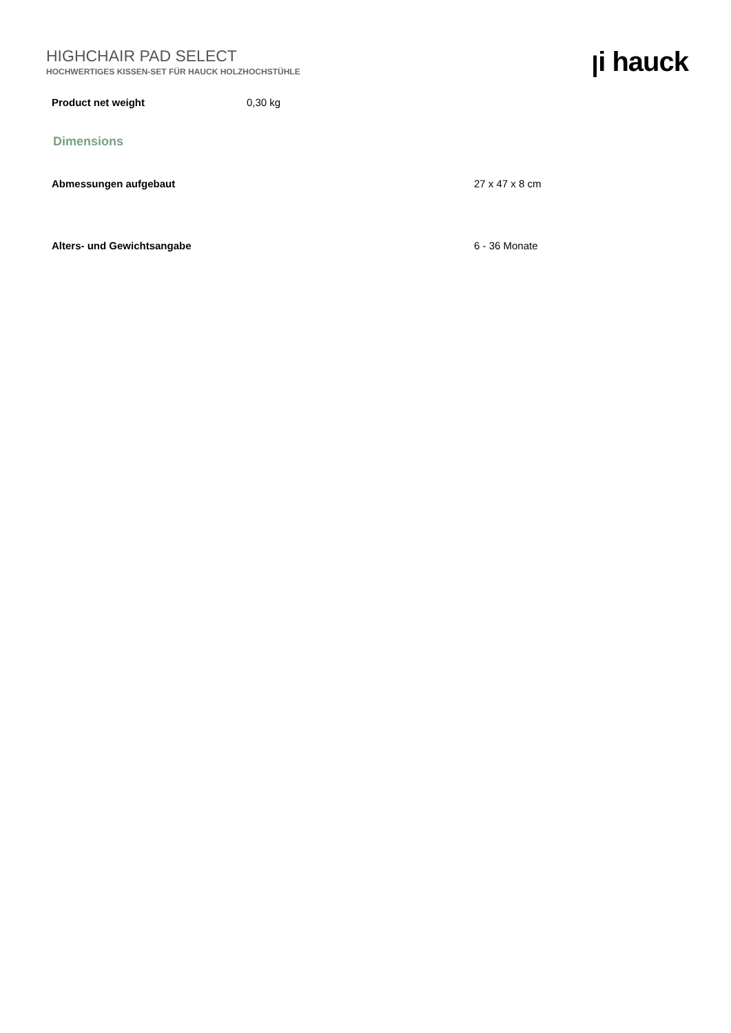HIGHCHAIR PAD SELECT
HOCHWERTIGES KISSEN-SET FÜR HAUCK HOLZHOCHSTÜHLE
ꞁi hauck
| Product net weight | 0,30 kg |
Dimensions
| Abmessungen aufgebaut | 27 x 47 x 8 cm |
| Alters- und Gewichtsangabe | 6 - 36 Monate |